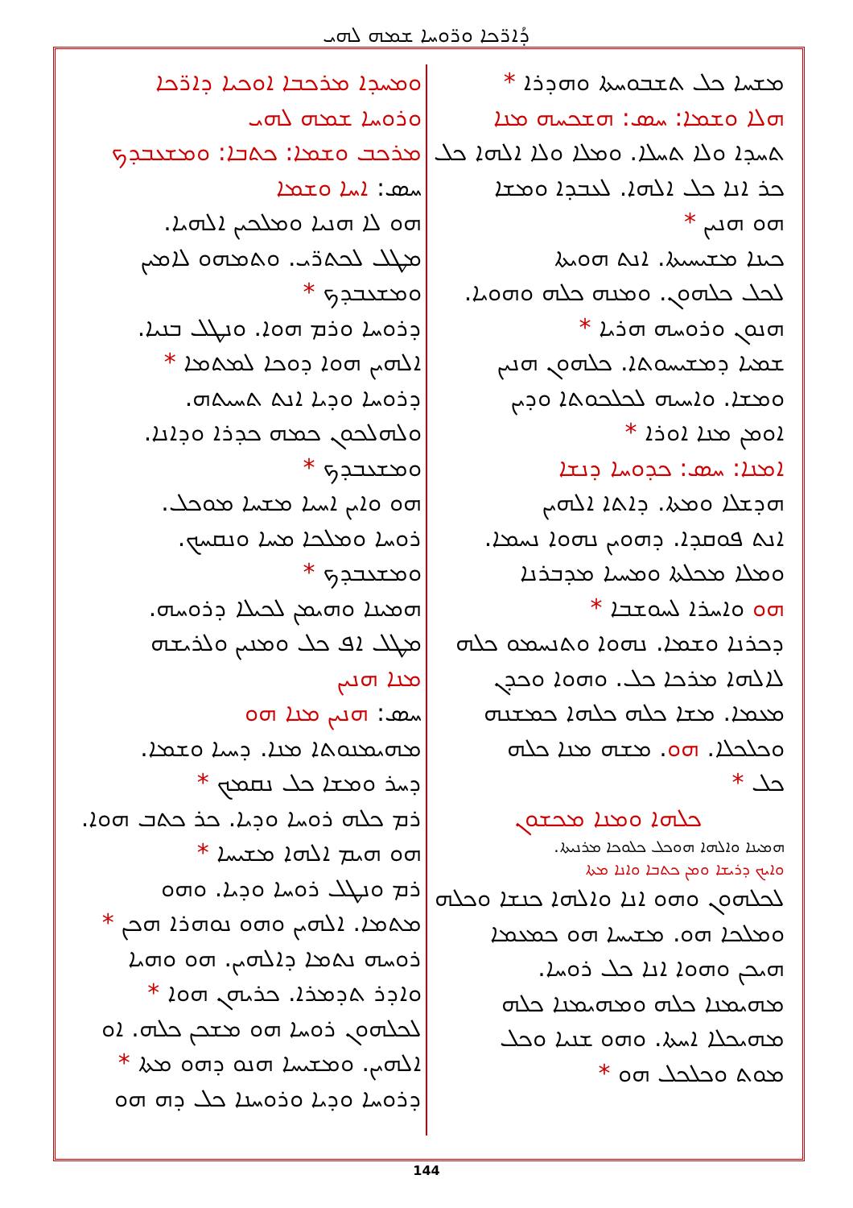ܕܳܐܪ̈ܟܐ ܘܪ̈ܘܚܐ ܫܡܗ ܠܗܝ
ܘܡܚܕܐ ܡܪܟܒܐ ܐܘܟܝܐ ܕܐܪ̈ܟܐ
ܘܪܘܚܐ ܫܡܗ ܠܗܝ
ܡܪܟܒ ܘܫܡܐ: ܟܬܒܐ: ܘܡܫܥܒܕܟ
ܚܣ: ܐܚܐ ܘܫܡܐ
ܗܘ ܠܐ ܗܢܝܐ ܘܡܠܟܝܢ ܐܠܗܝܐ.
ܡܛܠ ܠܟܬܪ̈ܝ. ܘܬܡܗܘ ܠܐܡܝܢ
ܘܡܫܥܒܕܟ *
ܕܪܘܚܐ ܘܪܡ ܗܘܐ. ܘܢܛܠ ܒܢܝܐ.
ܐܠܗܝܢ ܗܘܐ ܕܘܟܐ ܠܡܬܡܐ *
ܕܪܘܚܐ ܘܕܝܐ ܐܢܬ ܬܚܝܬܗ.
ܘܠܗܠܟܘܢ ܟܡܗ ܟܕܪܐ ܘܕܐܢܐ.
ܘܡܫܥܒܕܟ *
ܗܘ ܘܐܝܢ ܐܚܝܐ ܡܫܚܐ ܡܘܟܠ.
ܪܘܚܐ ܘܡܠܟܐ ܡܚܐ ܘܢܩܚܟ.
ܘܡܫܥܒܕܟ *
ܗܡܝܢܐ ܘܗܝܡܢ ܠܟܝܠܐ ܕܪܘܚܗ.
ܡܛܠ ܐܦ ܟܠ ܘܡܢܝܢ ܘܠܪܝܫܗ
ܡܢܐ ܗܢܝܢ
ܚܣ: ܗܢܝܢ ܡܢܐ ܗܘ
ܡܗܝܡܢܘܬܐ ܡܢܐ. ܕܚܝܐ ܘܫܡܐ.
ܕܚܪ ܘܡܫܐ ܟܠ ܢܩܡܟ *
ܪܡ ܟܠܗ ܪܘܚܐ ܘܕܝܐ. ܟܪ ܟܬܒ ܗܘܐ.
ܗܘ ܗܝܡ ܐܠܗܐ ܡܫܝܚܐ *
ܪܡ ܘܢܛܠ ܪܘܚܐ ܘܕܝܐ. ܘܗܘ
ܡܬܡܐ. ܐܠܗܝܢ ܘܗܘ ܢܘܗܪܐ ܗܟܢ *
ܪܘܚܗ ܢܬܡܐ ܕܐܠܗܝܢ. ܗܘ ܘܗܝܐ
ܘܐܕܪ ܬܕܡܪܐ. ܟܪܝܗܢ ܗܘܐ *
ܠܟܠܗܘܢ ܪܘܚܐ ܗܘ ܡܫܟܢ ܟܠܗ. ܐܘ
ܐܠܗܝܢ. ܘܡܫܝܚܐ ܗܢܘ ܕܗܘ ܡܬܐ *
ܕܪܘܚܐ ܘܕܝܐ ܘܪܘܚܢܐ ܟܠ ܕܗ ܗܘ
ܡܫܚܐ ܟܠ ܬܫܒܘܚܬܐ ܘܗܕܪܐ *
ܗܠܐ ܘܫܡܐ: ܚܣ: ܗܫܟܚܗ ܡܢܐ
ܬܚܕܐ ܘܠܐ ܬܚܠܐ. ܘܡܠܐ ܘܠܐ ܐܠܗܐ ܟܠ
ܟܪ ܐܢܐ ܟܠ ܐܠܗܐ. ܠܥܒܕܐ ܘܡܫܐ
ܗܘ ܗܢܝܢ *
ܟܝܢܐ ܡܫܝܚܝܬܐ. ܐܢܬ ܗܘܝܬܐ
ܠܟܠ ܟܠܗܘܢ. ܘܡܢܗ ܟܠܗ ܘܗܘܝܐ.
ܗܢܘܢ ܘܪܘܚܗ ܗܪܝܐ *
ܫܡܝܐ ܕܡܫܝܚܘܬܐ. ܟܠܗܘܢ ܗܢܝܢ
ܘܡܫܐ. ܘܐܚܝܗ ܠܟܠܟܘܬܐ ܘܕܝܢ
ܐܘܡܢ ܡܢܐ ܐܘܪܐ *
ܐܡܢܐ: ܚܣ: ܟܕܘܚܐ ܕܢܫܐ
ܗܕܫܠܐ ܘܡܬܐ. ܕܐܬܐ ܐܠܗܝܢ
ܐܢܬ ܦܘܩܕܐ. ܕܗܘܝܢ ܢܗܘܐ ܢܚܡܐ.
ܘܡܠܐ ܡܟܠܬܐ ܘܡܚܝܐ ܡܕܒܪܢܐ
ܗܘ ܘܐܚܪܐ ܠܚܘܫܒܐ *
ܕܟܪܢܐ ܘܫܡܐ. ܢܗܘܐ ܘܬܢܚܡܘ ܟܠܗ
ܠܐܠܗܐ ܡܪܟܐ ܟܠ. ܘܗܘܐ ܘܟܕܢ
ܡܥܡܐ. ܡܫܐ ܟܠܗ ܟܠܗܐ ܟܡܫܢܗ
ܘܟܠܟܠܐ. ܗܘ. ܡܫܗ ܡܢܐ ܟܠܗ
ܟܠ *
ܟܠܗܐ ܘܡܢܐ ܡܟܫܘܢ
ܗܡܝܢܐ ܘܐܠܗܐ ܗܘܟܠ ܟܠܘܟܐ ܡܪܢܝܬܐ.
ܘܐܝܟ ܕܪܝܫܐ ܘܡܢ ܟܬܒܐ ܘܐܢܐ ܡܬܐ
ܠܟܠܗܘܢ ܘܗܘ ܐܢܐ ܘܐܠܗܐ ܟܢܫܐ ܘܟܠܗ
ܘܡܠܟܐ ܗܘ. ܡܫܝܚܐ ܗܘ ܟܡܥܡܐ
ܗܝܟܢ ܘܗܘܐ ܐܢܐ ܟܠ ܪܘܚܐ.
ܡܗܝܡܢܐ ܟܠܗ ܘܡܗܝܡܢܐ ܟܠܗ
ܡܗܝܟܠܐ ܐܚܬܐ. ܘܗܘ ܫܢܝܐ ܘܟܠ
ܡܘܬ ܘܟܠܟܠ ܗܘ *
144